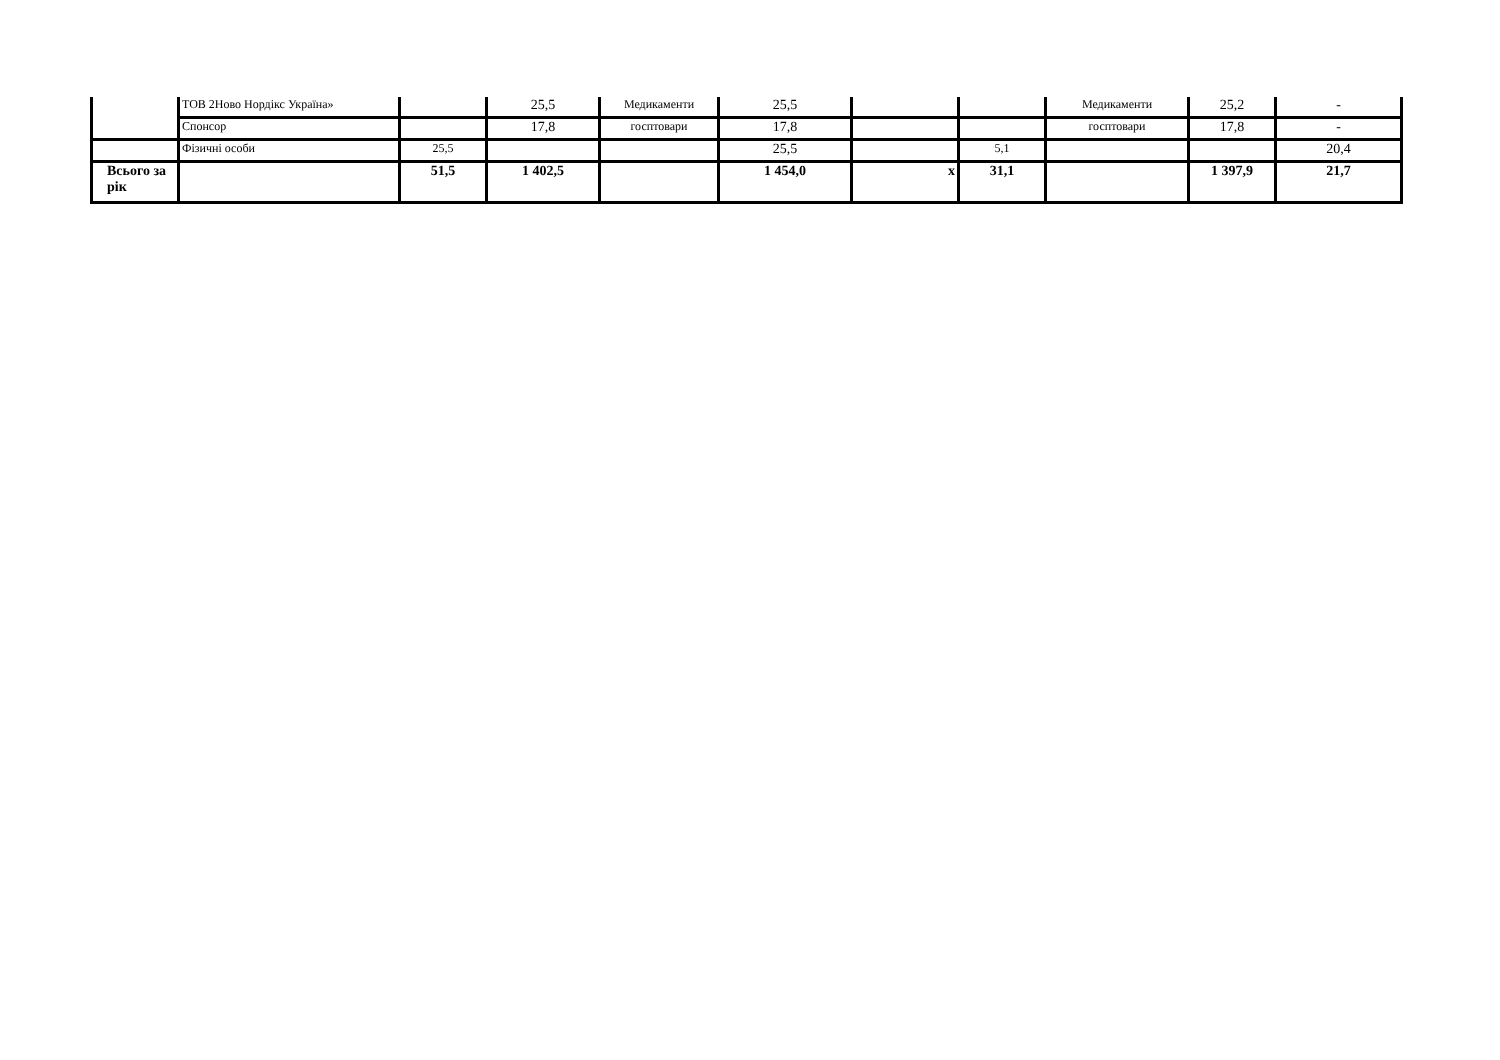| | ТОВ 2Ново Нордікс Україна» | | 25,5 | Медикаменти | 25,5 | | | Медикаменти | 25,2 | - |
| | Спонсор | | 17,8 | госптовари | 17,8 | | | госптовари | 17,8 | - |
| | Фізичні особи | 25,5 | | | 25,5 | | 5,1 | | | 20,4 |
| Всього за рік | | 51,5 | 1 402,5 | | 1 454,0 | x | 31,1 | | 1 397,9 | 21,7 |